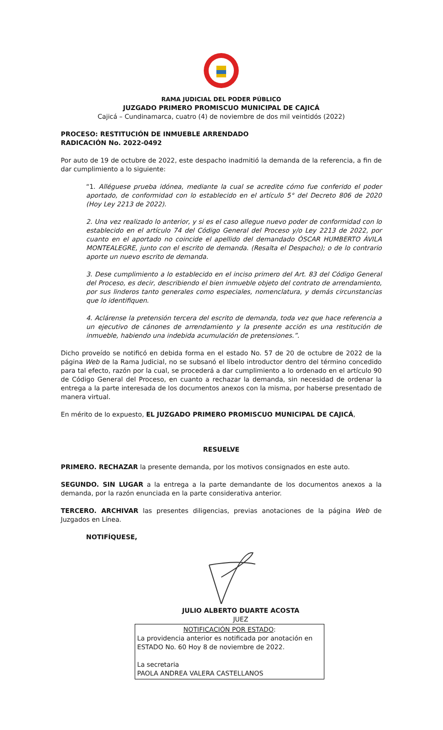RAMA JUDICIAL DEL PODER PÚBLICO
JUZGADO PRIMERO PROMISCUO MUNICIPAL DE CAJICÁ
Cajicá – Cundinamarca, cuatro (4) de noviembre de dos mil veintidós (2022)
PROCESO: RESTITUCIÓN DE INMUEBLE ARRENDADO
RADICACIÓN No. 2022-0492
Por auto de 19 de octubre de 2022, este despacho inadmitió la demanda de la referencia, a fin de dar cumplimiento a lo siguiente:
“1. Alléguese prueba idónea, mediante la cual se acredite cómo fue conferido el poder aportado, de conformidad con lo establecido en el artículo 5° del Decreto 806 de 2020 (Hoy Ley 2213 de 2022).
2. Una vez realizado lo anterior, y si es el caso allegue nuevo poder de conformidad con lo establecido en el artículo 74 del Código General del Proceso y/o Ley 2213 de 2022, por cuanto en el aportado no coincide el apellido del demandado ÓSCAR HUMBERTO ÁVILA MONTEALEGRE, junto con el escrito de demanda. (Resalta el Despacho); o de lo contrario aporte un nuevo escrito de demanda.
3. Dese cumplimiento a lo establecido en el inciso primero del Art. 83 del Código General del Proceso, es decir, describiendo el bien inmueble objeto del contrato de arrendamiento, por sus linderos tanto generales como especiales, nomenclatura, y demás circunstancias que lo identifiquen.
4. Aclárense la pretensión tercera del escrito de demanda, toda vez que hace referencia a un ejecutivo de cánones de arrendamiento y la presente acción es una restitución de inmueble, habiendo una indebida acumulación de pretensiones.”.
Dicho proveído se notificó en debida forma en el estado No. 57 de 20 de octubre de 2022 de la página Web de la Rama Judicial, no se subsanó el líbelo introductor dentro del término concedido para tal efecto, razón por la cual, se procederá a dar cumplimiento a lo ordenado en el artículo 90 de Código General del Proceso, en cuanto a rechazar la demanda, sin necesidad de ordenar la entrega a la parte interesada de los documentos anexos con la misma, por haberse presentado de manera virtual.
En mérito de lo expuesto, EL JUZGADO PRIMERO PROMISCUO MUNICIPAL DE CAJICÁ,
RESUELVE
PRIMERO. RECHAZAR la presente demanda, por los motivos consignados en este auto.
SEGUNDO. SIN LUGAR a la entrega a la parte demandante de los documentos anexos a la demanda, por la razón enunciada en la parte considerativa anterior.
TERCERO. ARCHIVAR las presentes diligencias, previas anotaciones de la página Web de Juzgados en Línea.
NOTIFÍQUESE,
JULIO ALBERTO DUARTE ACOSTA
JUEZ
NOTIFICACIÓN POR ESTADO:
La providencia anterior es notificada por anotación en ESTADO No. 60 Hoy 8 de noviembre de 2022.
La secretaria
PAOLA ANDREA VALERA CASTELLANOS